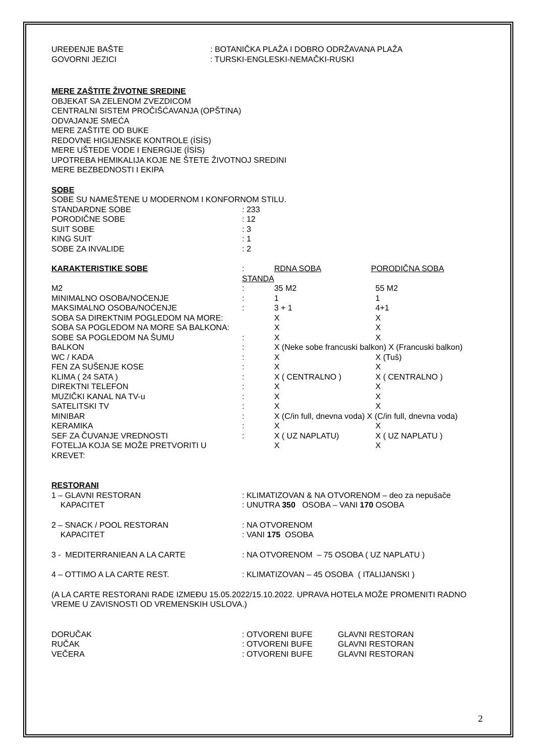| UREĐENJE BAŠTE | : BOTANIČKA PLAŽA I DOBRO ODRŽAVANA PLAŽA |
| GOVORNI JEZICI | : TURSKI-ENGLESKI-NEMAČKI-RUSKI |
MERE ZAŠTITE ŽIVOTNE SREDINE
OBJEKAT SA ZELENOM ZVEZDICOM
CENTRALNI SISTEM PROČIŠĆAVANJA (OPŠTINA)
ODVAJANJE SMEĆA
MERE ZAŠTITE OD BUKE
REDOVNE HIGIJENSKE KONTROLE (İSİS)
MERE UŠTEDE VODE I ENERGIJE (İSİS)
UPOTREBA HEMIKALIJA KOJE NE ŠTETE ŽIVOTNOJ SREDINI
MERE BEZBEDNOSTI I EKIPA
SOBE
SOBE SU NAMEŠTENE U MODERNOM I KONFORNOM STILU.
| STANDARDNE SOBE | : 233 |
| PORODIČNE SOBE | : 12 |
| SUIT SOBE | : 3 |
| KING SUIT | : 1 |
| SOBE ZA INVALIDE | : 2 |
| KARAKTERISTIKE SOBE | : STANDA | RDNA SOBA | PORODIČNA SOBA |
| M2 | : | 35 M2 | 55 M2 |
| MINIMALNO OSOBA/NOĆENJE | : | 1 | 1 |
| MAKSIMALNO OSOBA/NOĆENJE | : | 3 + 1 | 4+1 |
| SOBA SA DIREKTNIM POGLEDOM NA MORE: | | X | X |
| SOBA SA POGLEDOM NA MORE SA BALKONA: | | X | X |
| SOBE SA POGLEDOM NA ŠUMU | : | X | X |
| BALKON | : | X (Neke sobe francuski balkon) X (Francuski balkon) | |
| WC / KADA | : | X | X (Tuš) |
| FEN ZA SUŠENJE KOSE | : | X | X |
| KLIMA ( 24 SATA ) | : | X ( CENTRALNO ) | X ( CENTRALNO ) |
| DIREKTNI TELEFON | : | X | X |
| MUZIČKI KANAL NA TV-u | : | X | X |
| SATELITSKI TV | : | X | X |
| MINIBAR | : | X (C/in full, dnevna voda) X (C/in full, dnevna voda) | |
| KERAMIKA | : | X | X |
| SEF ZA ČUVANJE VREDNOSTI | : | X ( UZ NAPLATU) | X ( UZ NAPLATU ) |
| FOTELJA KOJA SE MOŽE PRETVORITI U KREVET: | | X | X |
RESTORANI
| 1 – GLAVNI RESTORAN | : KLIMATIZOVAN & NA OTVORENOM – deo za nepušače |
| KAPACITET | : UNUTRA 350 OSOBA – VANI 170 OSOBA |
| 2 – SNACK / POOL RESTORAN | : NA OTVORENOM |
| KAPACITET | : VANI 175 OSOBA |
| 3 - MEDITERRANIEAN A LA CARTE | : NA OTVORENOM – 75 OSOBA ( UZ NAPLATU ) |
| 4 – OTTIMO A LA CARTE REST. | : KLIMATIZOVAN – 45 OSOBA ( ITALIJANSKI ) |
(A LA CARTE RESTORANI RADE IZMEĐU 15.05.2022/15.10.2022. UPRAVA HOTELA MOŽE PROMENITI RADNO VREME U ZAVISNOSTI OD VREMENSKIH USLOVA.)
| DORUČAK | : OTVORENI BUFE | GLAVNI RESTORAN |
| RUČAK | : OTVORENI BUFE | GLAVNI RESTORAN |
| VEČERA | : OTVORENI BUFE | GLAVNI RESTORAN |
2